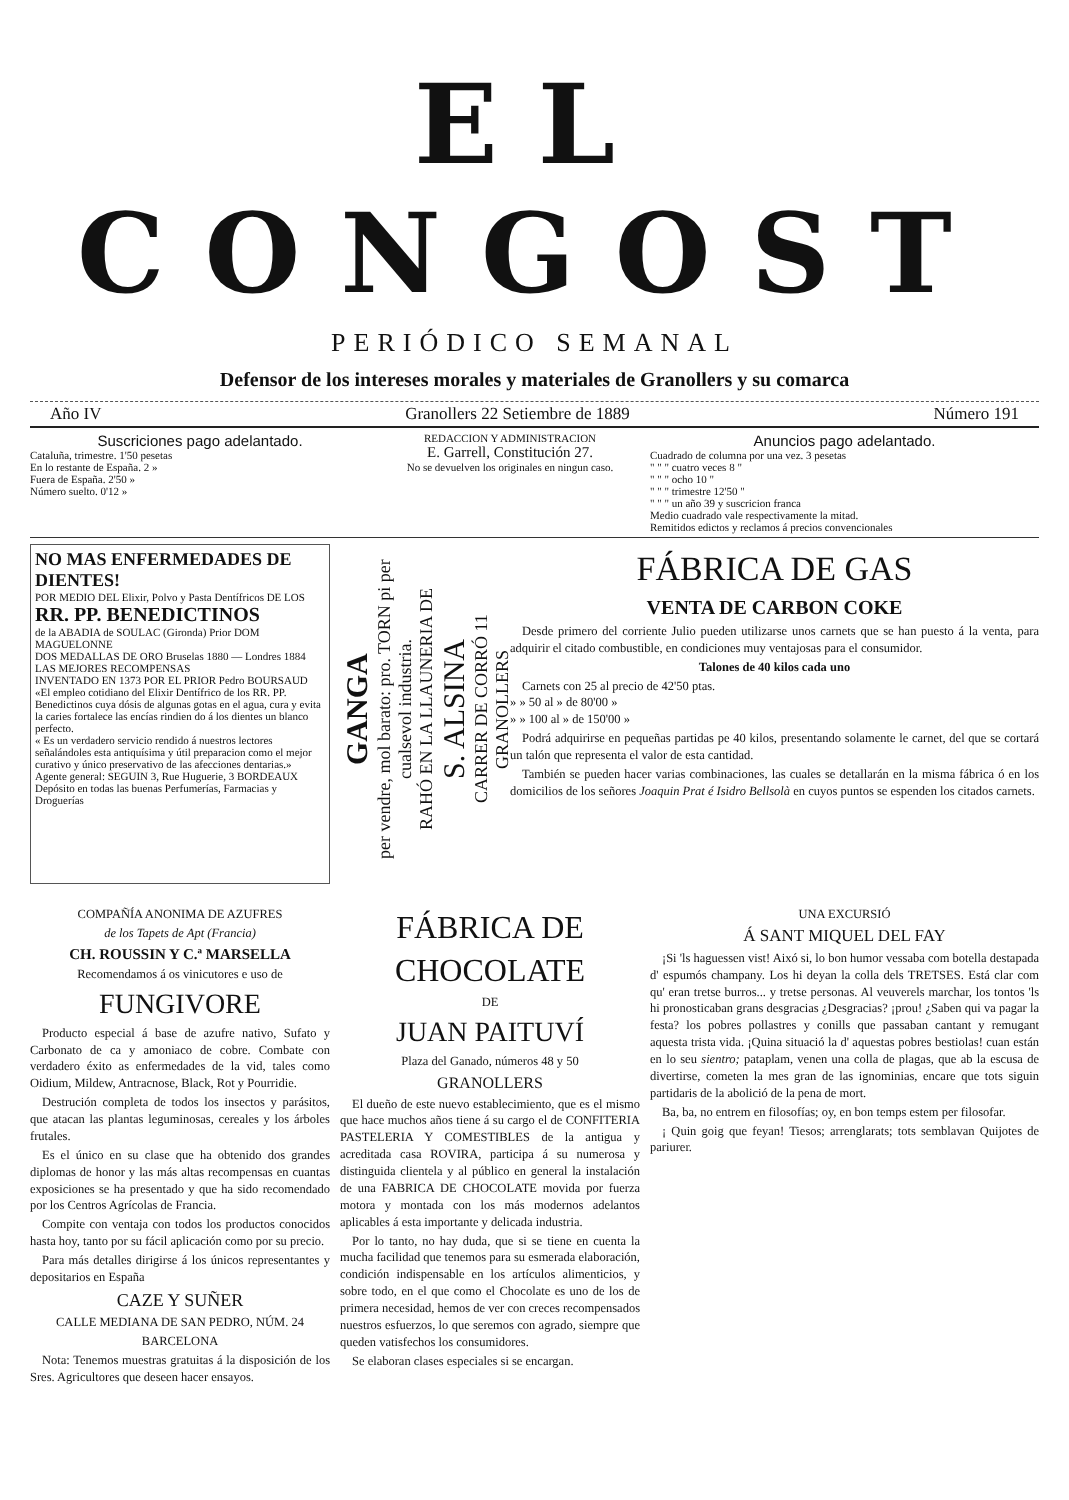EL CONGOST
PERIÓDICO SEMANAL
Defensor de los intereses morales y materiales de Granollers y su comarca
Año IV Granollers 22 Setiembre de 1889 Número 191
Suscriciones pago adelantado.
Cataluña, trimestre. 1'50 pesetas
En lo restante de España. 2 »
Fuera de España. 2'50 »
Número suelto. 0'12 »
REDACCION Y ADMINISTRACION
E. Garrell, Constitución 27.
No se devuelven los originales en ningun caso.
Anuncios pago adelantado.
Cuadrado de columna por una vez. 3 pesetas
" " " cuatro veces 8 "
" " " ocho 10 "
" " " trimestre 12'50 "
" " " un año 39 y suscricion franca
Medio cuadrado vale respectivamente la mitad.
Remitidos edictos y reclamos á precios convencionales
NO MAS ENFERMEDADES DE DIENTES!
POR MEDIO DEL Elixir, Polvo y Pasta Dentífricos DE LOS
RR. PP. BENEDICTINOS
de la ABADIA de SOULAC (Gironda) Prior DOM MAGUELONNE
DOS MEDALLAS DE ORO Bruselas 1880 — Londres 1884
LAS MEJORES RECOMPENSAS
INVENTADO EN 1373 POR EL PRIOR Pedro BOURSAUD
«El empleo cotidiano del Elixir Dentífrico de los RR. PP. Benedictinos cuya dósis de algunas gotas en el agua, cura y evita la caries fortalece las encías rindien do á los dientes un blanco perfecto.
« Es un verdadero servicio rendido á nuestros lectores señalándoles esta antiquísima y útil preparacion como el mejor curativo y único preservativo de las afecciones dentarias.»
Agente general: SEGUIN 3, Rue Huguerie, 3 BORDEAUX
Depósito en todas las buenas Perfumerías, Farmacias y Droguerías
GANGA
per vendre, mol barato: pro. TORN pi per cualsevol industria.
RAHÓ EN LA LLAUNERIA DE
S. ALSINA
CARRER DE CORRÓ 11
GRANOLLERS
FÁBRICA DE GAS
VENTA DE CARBON COKE
Desde primero del corriente Julio pueden utilizarse unos carnets que se han puesto á la venta, para adquirir el citado combustible, en condiciones muy ventajosas para el consumidor.
Talones de 40 kilos cada uno
Carnets con 25 al precio de 42'50 ptas.
» » 50 al » de 80'00 »
» » 100 al » de 150'00 »
Podrá adquirirse en pequeñas partidas pe 40 kilos, presentando solamente le carnet, del que se cortará un talón que representa el valor de esta cantidad.
También se pueden hacer varias combinaciones, las cuales se detallarán en la misma fábrica ó en los domicilios de los señores Joaquin Prat é Isidro Bellsolà en cuyos puntos se espenden los citados carnets.
COMPAÑÍA ANONIMA DE AZUFRES
de los Tapets de Apt (Francia)
CH. ROUSSIN Y C.ª MARSELLA
Recomendamos á os vinicutores e uso de
FUNGIVORE
Producto especial á base de azufre nativo, Sufato y Carbonato de ca y amoniaco de cobre. Combate con verdadero éxito as enfermedades de la vid, tales como Oidium, Mildew, Antracnose, Black, Rot y Pourridie.
Destrución completa de todos los insectos y parásitos, que atacan las plantas leguminosas, cereales y los árboles frutales.
Es el único en su clase que ha obtenido dos grandes diplomas de honor y las más altas recompensas en cuantas exposiciones se ha presentado y que ha sido recomendado por los Centros Agrícolas de Francia.
Compite con ventaja con todos los productos conocidos hasta hoy, tanto por su fácil aplicación como por su precio.
Para más detalles dirigirse á los únicos representantes y depositarios en España
CAZE Y SUÑER
CALLE MEDIANA DE SAN PEDRO, NÚM. 24
BARCELONA
Nota: Tenemos muestras gratuitas á la disposición de los Sres. Agricultores que deseen hacer ensayos.
FÁBRICA DE CHOCOLATE
DE
JUAN PAITUVÍ
Plaza del Ganado, números 48 y 50
GRANOLLERS
El dueño de este nuevo establecimiento, que es el mismo que hace muchos años tiene á su cargo el de CONFITERIA PASTELERIA Y COMESTIBLES de la antigua y acreditada casa ROVIRA, participa á su numerosa y distinguida clientela y al público en general la instalación de una FABRICA DE CHOCOLATE movida por fuerza motora y montada con los más modernos adelantos aplicables á esta importante y delicada industria.
Por lo tanto, no hay duda, que si se tiene en cuenta la mucha facilidad que tenemos para su esmerada elaboración, condición indispensable en los artículos alimenticios, y sobre todo, en el que como el Chocolate es uno de los de primera necesidad, hemos de ver con creces recompensados nuestros esfuerzos, lo que seremos con agrado, siempre que queden vatisfechos los consumidores.
Se elaboran clases especiales si se encargan.
UNA EXCURSIÓ
Á SANT MIQUEL DEL FAY
¡Si 'ls haguessen vist! Aixó si, lo bon humor vessaba com botella destapada d' espumós champany. Los hi deyan la colla dels TRETSES. Está clar com qu' eran tretse burros... y tretse personas. Al veuverels marchar, los tontos 'ls hi pronosticaban grans desgracias ¿Desgracias? ¡prou! ¿Saben qui va pagar la festa? los pobres pollastres y conills que passaban cantant y remugant aquesta trista vida. ¡Quina situació la d' aquestas pobres bestiolas! cuan están en lo seu sientro; pataplam, venen una colla de plagas, que ab la escusa de divertirse, cometen la mes gran de las ignominias, encare que tots siguin partidaris de la abolició de la pena de mort.
Ba, ba, no entrem en filosofías; oy, en bon temps estem per filosofar.
¡ Quin goig que feyan! Tiesos; arrenglarats; tots semblavan Quijotes de pariurer.